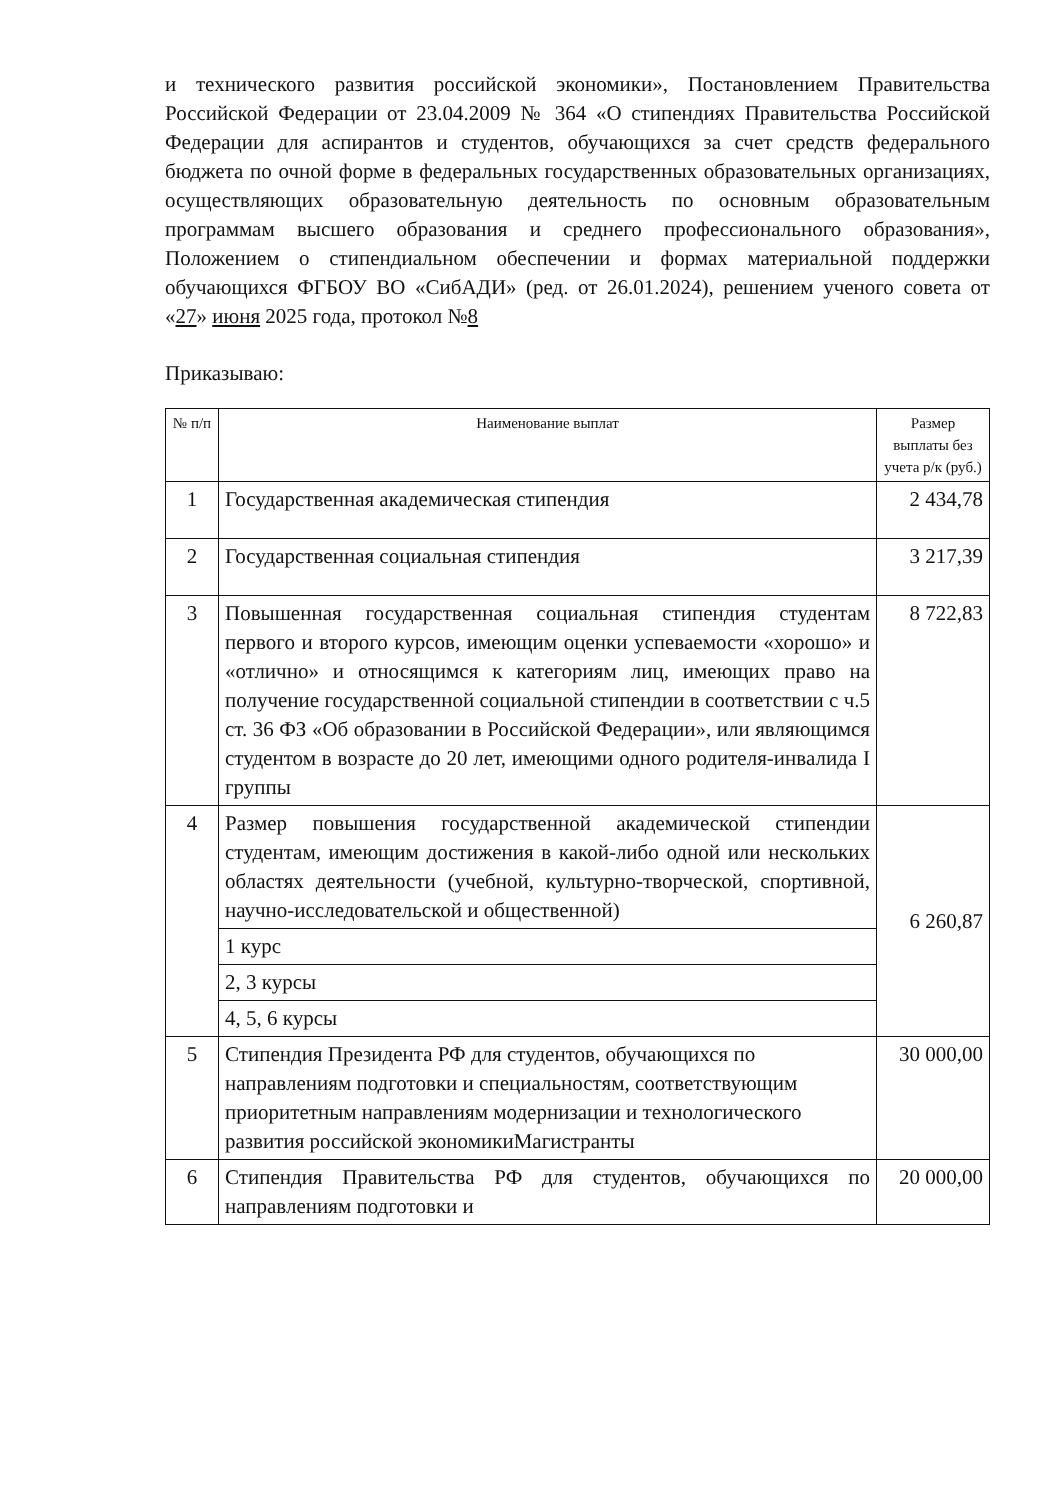и технического развития российской экономики», Постановлением Правительства Российской Федерации от 23.04.2009 № 364 «О стипендиях Правительства Российской Федерации для аспирантов и студентов, обучающихся за счет средств федерального бюджета по очной форме в федеральных государственных образовательных организациях, осуществляющих образовательную деятельность по основным образовательным программам высшего образования и среднего профессионального образования», Положением о стипендиальном обеспечении и формах материальной поддержки обучающихся ФГБОУ ВО «СибАДИ» (ред. от 26.01.2024), решением ученого совета от «27» июня 2025 года, протокол №8
Приказываю:
| № п/п | Наименование выплат | Размер выплаты без учета р/к (руб.) |
| --- | --- | --- |
| 1 | Государственная академическая стипендия | 2 434,78 |
| 2 | Государственная социальная стипендия | 3 217,39 |
| 3 | Повышенная государственная социальная стипендия студентам первого и второго курсов, имеющим оценки успеваемости «хорошо» и «отлично» и относящимся к категориям лиц, имеющих право на получение государственной социальной стипендии в соответствии с ч.5 ст. 36 ФЗ «Об образовании в Российской Федерации», или являющимся студентом в возрасте до 20 лет, имеющими одного родителя-инвалида I группы | 8 722,83 |
| 4 | Размер повышения государственной академической стипендии студентам, имеющим достижения в какой-либо одной или нескольких областях деятельности (учебной, культурно-творческой, спортивной, научно-исследовательской и общественной) | 6 260,87 |
| | 1 курс | |
| | 2, 3 курсы | |
| | 4, 5, 6 курсы | |
| 5 | Стипендия Президента РФ для студентов, обучающихся по направлениям подготовки и специальностям, соответствующим приоритетным направлениям модернизации и технологического развития российской экономикиМагистранты | 30 000,00 |
| 6 | Стипендия Правительства РФ для студентов, обучающихся по направлениям подготовки и | 20 000,00 |